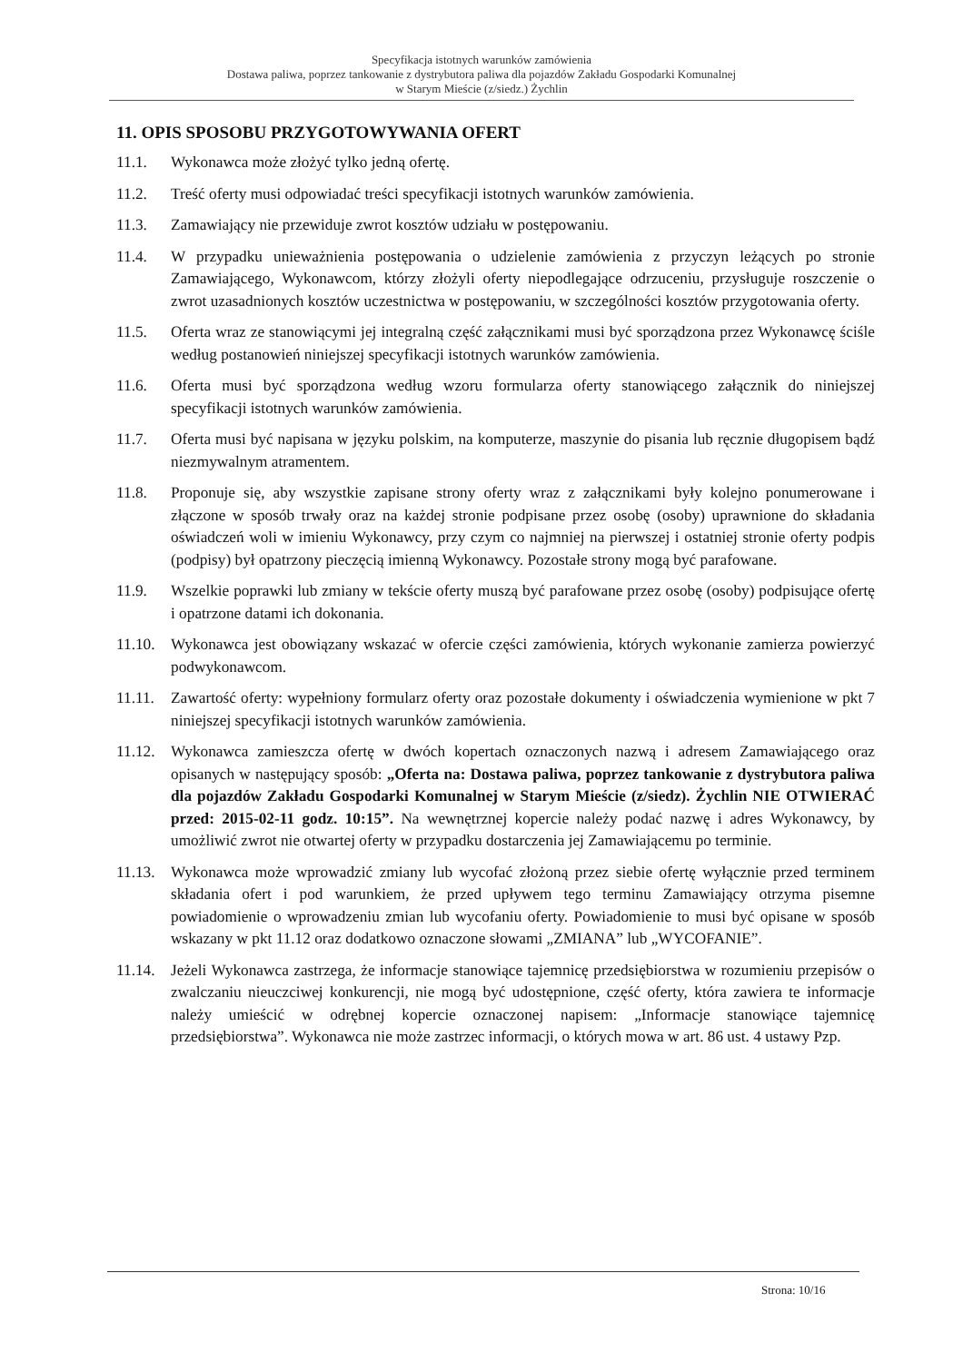Specyfikacja istotnych warunków zamówienia
Dostawa paliwa, poprzez tankowanie z dystrybutora paliwa dla pojazdów Zakładu Gospodarki Komunalnej
w Starym Mieście (z/siedz.) Żychlin
11. OPIS SPOSOBU PRZYGOTOWYWANIA OFERT
11.1. Wykonawca może złożyć tylko jedną ofertę.
11.2. Treść oferty musi odpowiadać treści specyfikacji istotnych warunków zamówienia.
11.3. Zamawiający nie przewiduje zwrot kosztów udziału w postępowaniu.
11.4. W przypadku unieważnienia postępowania o udzielenie zamówienia z przyczyn leżących po stronie Zamawiającego, Wykonawcom, którzy złożyli oferty niepodlegające odrzuceniu, przysługuje roszczenie o zwrot uzasadnionych kosztów uczestnictwa w postępowaniu, w szczególności kosztów przygotowania oferty.
11.5. Oferta wraz ze stanowiącymi jej integralną część załącznikami musi być sporządzona przez Wykonawcę ściśle według postanowień niniejszej specyfikacji istotnych warunków zamówienia.
11.6. Oferta musi być sporządzona według wzoru formularza oferty stanowiącego załącznik do niniejszej specyfikacji istotnych warunków zamówienia.
11.7. Oferta musi być napisana w języku polskim, na komputerze, maszynie do pisania lub ręcznie długopisem bądź niezmywalnym atramentem.
11.8. Proponuje się, aby wszystkie zapisane strony oferty wraz z załącznikami były kolejno ponumerowane i złączone w sposób trwały oraz na każdej stronie podpisane przez osobę (osoby) uprawnione do składania oświadczeń woli w imieniu Wykonawcy, przy czym co najmniej na pierwszej i ostatniej stronie oferty podpis (podpisy) był opatrzony pieczęcią imienną Wykonawcy. Pozostałe strony mogą być parafowane.
11.9. Wszelkie poprawki lub zmiany w tekście oferty muszą być parafowane przez osobę (osoby) podpisujące ofertę i opatrzone datami ich dokonania.
11.10. Wykonawca jest obowiązany wskazać w ofercie części zamówienia, których wykonanie zamierza powierzyć podwykonawcom.
11.11. Zawartość oferty: wypełniony formularz oferty oraz pozostałe dokumenty i oświadczenia wymienione w pkt 7 niniejszej specyfikacji istotnych warunków zamówienia.
11.12. Wykonawca zamieszcza ofertę w dwóch kopertach oznaczonych nazwą i adresem Zamawiającego oraz opisanych w następujący sposób: „Oferta na: Dostawa paliwa, poprzez tankowanie z dystrybutora paliwa dla pojazdów Zakładu Gospodarki Komunalnej w Starym Mieście (z/siedz). Żychlin NIE OTWIERAĆ przed: 2015-02-11 godz. 10:15”. Na wewnętrznej kopercie należy podać nazwę i adres Wykonawcy, by umożliwić zwrot nie otwartej oferty w przypadku dostarczenia jej Zamawiającemu po terminie.
11.13. Wykonawca może wprowadzić zmiany lub wycofać złożoną przez siebie ofertę wyłącznie przed terminem składania ofert i pod warunkiem, że przed upływem tego terminu Zamawiający otrzyma pisemne powiadomienie o wprowadzeniu zmian lub wycofaniu oferty. Powiadomienie to musi być opisane w sposób wskazany w pkt 11.12 oraz dodatkowo oznaczone słowami „ZMIANA” lub „WYCOFANIE”.
11.14. Jeżeli Wykonawca zastrzega, że informacje stanowiące tajemnicę przedsiębiorstwa w rozumieniu przepisów o zwalczaniu nieuczciwej konkurencji, nie mogą być udostępnione, część oferty, która zawiera te informacje należy umieścić w odrębnej kopercie oznaczonej napisem: „Informacje stanowiące tajemnicę przedsiębiorstwa”. Wykonawca nie może zastrzec informacji, o których mowa w art. 86 ust. 4 ustawy Pzp.
Strona: 10/16